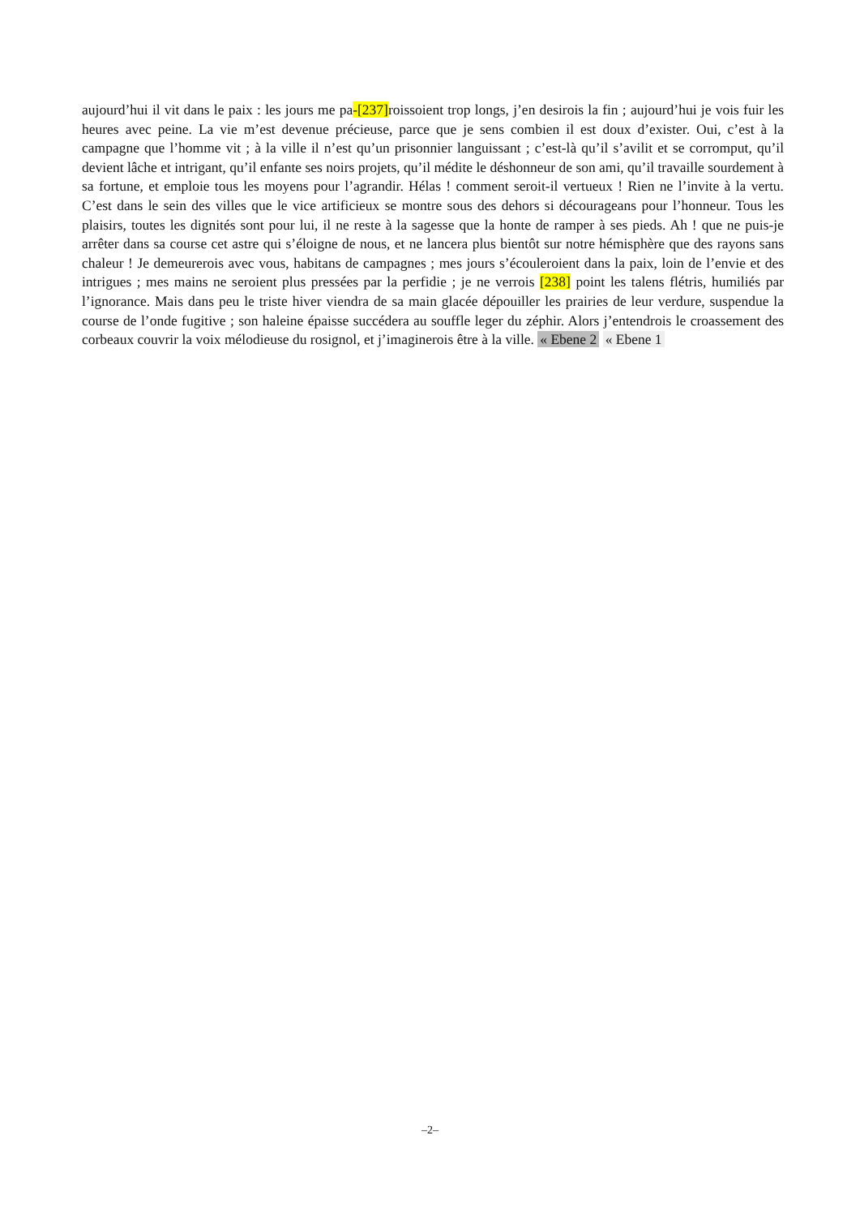aujourd’hui il vit dans le paix : les jours me pa-[237] roissoient trop longs, j’en desirois la fin ; aujourd’hui je vois fuir les heures avec peine. La vie m’est devenue précieuse, parce que je sens combien il est doux d’exister. Oui, c’est à la campagne que l’homme vit ; à la ville il n’est qu’un prisonnier languissant ; c’est-là qu’il s’avilit et se corromput, qu’il devient lâche et intrigant, qu’il enfante ses noirs projets, qu’il médite le déshonneur de son ami, qu’il travaille sourdement à sa fortune, et emploie tous les moyens pour l’agrandir. Hélas ! comment seroit-il vertueux ! Rien ne l’invite à la vertu. C’est dans le sein des villes que le vice artificieux se montre sous des dehors si décourageans pour l’honneur. Tous les plaisirs, toutes les dignités sont pour lui, il ne reste à la sagesse que la honte de ramper à ses pieds. Ah ! que ne puis-je arrêter dans sa course cet astre qui s’éloigne de nous, et ne lancera plus bientôt sur notre hémisphère que des rayons sans chaleur ! Je demeurerois avec vous, habitans de campagnes ; mes jours s’écouleroient dans la paix, loin de l’envie et des intrigues ; mes mains ne seroient plus pressées par la perfidie ; je ne verrois [238] point les talens flétris, humiliés par l’ignorance. Mais dans peu le triste hiver viendra de sa main glacée dépouiller les prairies de leur verdure, suspendue la course de l’onde fugitive ; son haleine épaisse succédera au souffle leger du zéphir. Alors j’entendrois le croassement des corbeaux couvrir la voix mélodieuse du rosignol, et j’imaginerois être à la ville. « Ebene 2 « Ebene 1
–2–